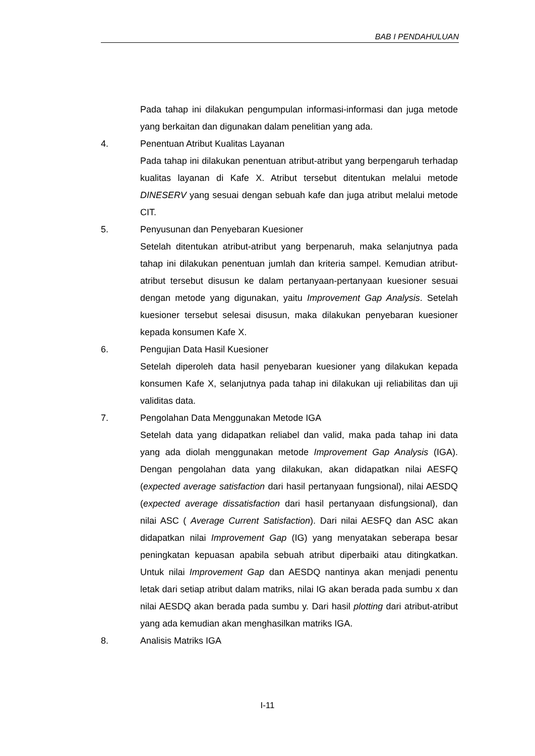BAB I PENDAHULUAN
Pada tahap ini dilakukan pengumpulan informasi-informasi dan juga metode yang berkaitan dan digunakan dalam penelitian yang ada.
4. Penentuan Atribut Kualitas Layanan
Pada tahap ini dilakukan penentuan atribut-atribut yang berpengaruh terhadap kualitas layanan di Kafe X. Atribut tersebut ditentukan melalui metode DINESERV yang sesuai dengan sebuah kafe dan juga atribut melalui metode CIT.
5. Penyusunan dan Penyebaran Kuesioner
Setelah ditentukan atribut-atribut yang berpenaruh, maka selanjutnya pada tahap ini dilakukan penentuan jumlah dan kriteria sampel. Kemudian atribut-atribut tersebut disusun ke dalam pertanyaan-pertanyaan kuesioner sesuai dengan metode yang digunakan, yaitu Improvement Gap Analysis. Setelah kuesioner tersebut selesai disusun, maka dilakukan penyebaran kuesioner kepada konsumen Kafe X.
6. Pengujian Data Hasil Kuesioner
Setelah diperoleh data hasil penyebaran kuesioner yang dilakukan kepada konsumen Kafe X, selanjutnya pada tahap ini dilakukan uji reliabilitas dan uji validitas data.
7. Pengolahan Data Menggunakan Metode IGA
Setelah data yang didapatkan reliabel dan valid, maka pada tahap ini data yang ada diolah menggunakan metode Improvement Gap Analysis (IGA). Dengan pengolahan data yang dilakukan, akan didapatkan nilai AESFQ (expected average satisfaction dari hasil pertanyaan fungsional), nilai AESDQ (expected average dissatisfaction dari hasil pertanyaan disfungsional), dan nilai ASC ( Average Current Satisfaction). Dari nilai AESFQ dan ASC akan didapatkan nilai Improvement Gap (IG) yang menyatakan seberapa besar peningkatan kepuasan apabila sebuah atribut diperbaiki atau ditingkatkan. Untuk nilai Improvement Gap dan AESDQ nantinya akan menjadi penentu letak dari setiap atribut dalam matriks, nilai IG akan berada pada sumbu x dan nilai AESDQ akan berada pada sumbu y. Dari hasil plotting dari atribut-atribut yang ada kemudian akan menghasilkan matriks IGA.
8. Analisis Matriks IGA
I-11